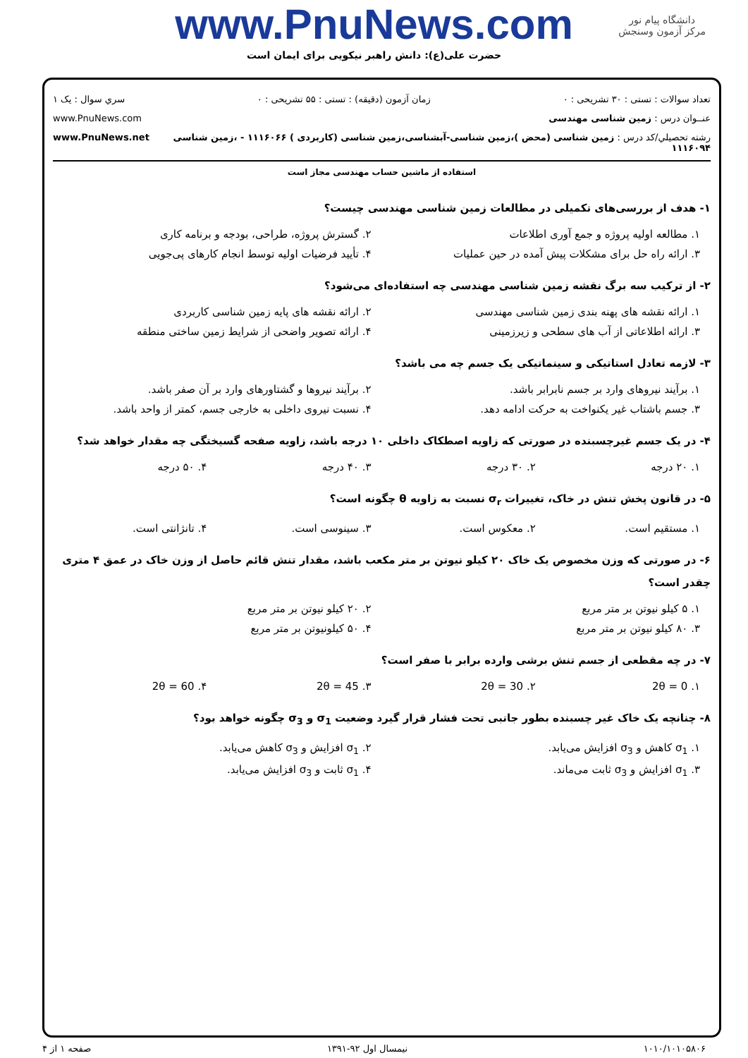دانشگاه پیام نور
مرکز آزمون وسنجش
www.PnuNews.com
حضرت علی(ع): دانش راهبر نیکویی برای ایمان است
تعداد سوالات : تستی : ۳۰ تشریحی : ۰ زمان آزمون (دقیقه) : تستی : ۵۵ تشریحی : ۰ سري سوال : یک ۱
عنــوان درس : زمین شناسی مهندسی www.PnuNews.com
رشته تحصيلي/كد درس : زمین شناسی (محض )،زمین شناسی-آبشناسی،زمین شناسی (کاربردی ) ۱۱۱۶۰۶۶ - ،زمین شناسی ۱۱۱۶۰۹۴ www.PnuNews.net
استفاده از ماشین حساب مهندسی مجاز است
۱- هدف از بررسی‌های تکمیلی در مطالعات زمین شناسی مهندسی چیست؟
۱. مطالعه اولیه پروژه و جمع آوری اطلاعات
۲. گسترش پروژه، طراحی، بودجه و برنامه کاری
۳. ارائه راه حل برای مشکلات پیش آمده در حین عملیات
۴. تأیید فرضیات اولیه توسط انجام کارهای پی‌جویی
۲- از ترکیب سه برگ نقشه زمین شناسی مهندسی چه استفاده‌ای می‌شود؟
۱. ارائه نقشه های پهنه بندی زمین شناسی مهندسی
۲. ارائه نقشه های پایه زمین شناسی کاربردی
۳. ارائه اطلاعاتی از آب های سطحی و زیرزمینی
۴. ارائه تصویر واضحی از شرایط زمین ساختی منطقه
۳- لازمه تعادل استاتیکی و سینماتیکی یک جسم چه می باشد؟
۱. برآیند نیروهای وارد بر جسم نابرابر باشد.
۲. برآیند نیروها و گشتاورهای وارد بر آن صفر باشد.
۳. جسم باشتاب غیر یکنواخت به حرکت ادامه دهد.
۴. نسبت نیروی داخلی به خارجی جسم، کمتر از واحد باشد.
۴- در یک جسم غیرچسبنده در صورتی که زاویه اصطکاک داخلی ۱۰ درجه باشد، زاویه صفحه گسیختگی چه مقدار خواهد شد؟
۱. ۲۰ درجه ۲. ۳۰ درجه ۳. ۴۰ درجه ۴. ۵۰ درجه
۵- در قانون پخش تنش در خاک، تغییرات σ<sub>r</sub> نسبت به زاویه θ چگونه است؟
۱. مستقیم است. ۲. معکوس است. ۳. سینوسی است. ۴. تانژانتی است.
۶- در صورتی که وزن مخصوص یک خاک ۲۰ کیلو نیوتن بر متر مکعب باشد، مقدار تنش قائم حاصل از وزن خاک در عمق ۴ متری چقدر است؟
۱. ۵ کیلو نیوتن بر متر مربع ۲. ۲۰ کیلو نیوتن بر متر مربع
۳. ۸۰ کیلو نیوتن بر متر مربع ۴. ۵۰ کیلونیوتن بر متر مربع
۷- در چه مقطعی از جسم تنش برشی وارده برابر با صفر است؟
۱. 2θ = 0 ۲. 2θ = 30 ۳. 2θ = 45 ۴. 2θ = 60
۸- چنانچه یک خاک غیر چسبنده بطور جانبی تحت فشار قرار گیرد وضعیت σ<sub>1</sub> و σ<sub>3</sub> چگونه خواهد بود؟
۱. σ<sub>1</sub> کاهش و σ<sub>3</sub> افزایش می‌یابد.
۲. σ<sub>1</sub> افزایش و σ<sub>3</sub> کاهش می‌یابد.
۳. σ<sub>1</sub> افزایش و σ<sub>3</sub> ثابت می‌ماند.
۴. σ<sub>1</sub> ثابت و σ<sub>3</sub> افزایش می‌یابد.
۱۰۱۰/۱۰۱۰۵۸۰۶ نیمسال اول ۹۲-۱۳۹۱ صفحه ۱ از ۴